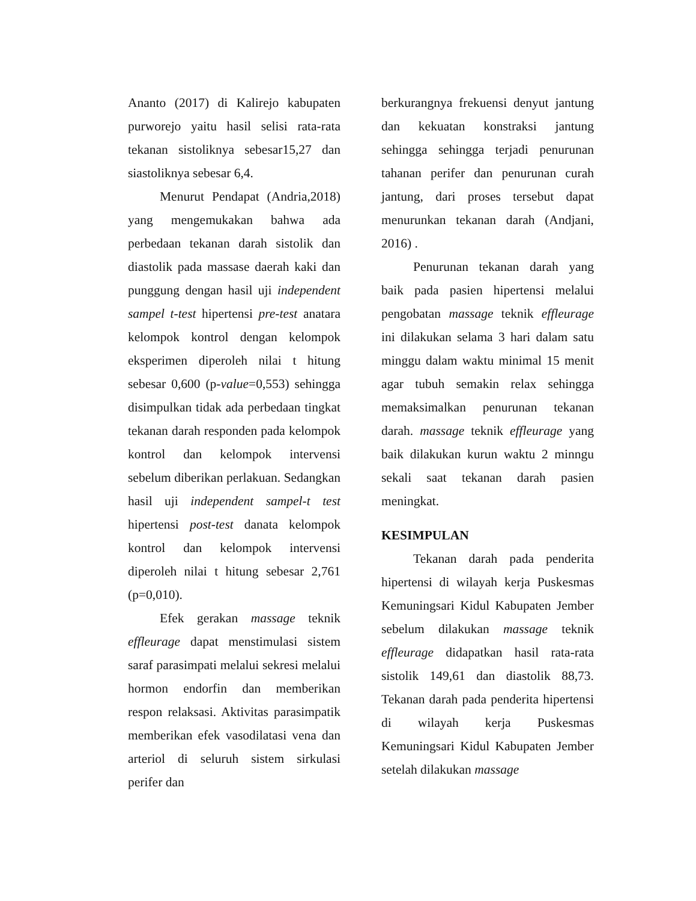Ananto (2017) di Kalirejo kabupaten purworejo yaitu hasil selisi rata-rata tekanan sistoliknya sebesar15,27 dan siastoliknya sebesar 6,4.
Menurut Pendapat (Andria,2018) yang mengemukakan bahwa ada perbedaan tekanan darah sistolik dan diastolik pada massase daerah kaki dan punggung dengan hasil uji independent sampel t-test hipertensi pre-test anatara kelompok kontrol dengan kelompok eksperimen diperoleh nilai t hitung sebesar 0,600 (p-value=0,553) sehingga disimpulkan tidak ada perbedaan tingkat tekanan darah responden pada kelompok kontrol dan kelompok intervensi sebelum diberikan perlakuan. Sedangkan hasil uji independent sampel-t test hipertensi post-test danata kelompok kontrol dan kelompok intervensi diperoleh nilai t hitung sebesar 2,761 (p=0,010).
Efek gerakan massage teknik effleurage dapat menstimulasi sistem saraf parasimpati melalui sekresi melalui hormon endorfin dan memberikan respon relaksasi. Aktivitas parasimpatik memberikan efek vasodilatasi vena dan arteriol di seluruh sistem sirkulasi perifer dan
berkurangnya frekuensi denyut jantung dan kekuatan konstraksi jantung sehingga sehingga terjadi penurunan tahanan perifer dan penurunan curah jantung, dari proses tersebut dapat menurunkan tekanan darah (Andjani, 2016) .
Penurunan tekanan darah yang baik pada pasien hipertensi melalui pengobatan massage teknik effleurage ini dilakukan selama 3 hari dalam satu minggu dalam waktu minimal 15 menit agar tubuh semakin relax sehingga memaksimalkan penurunan tekanan darah. massage teknik effleurage yang baik dilakukan kurun waktu 2 minngu sekali saat tekanan darah pasien meningkat.
KESIMPULAN
Tekanan darah pada penderita hipertensi di wilayah kerja Puskesmas Kemuningsari Kidul Kabupaten Jember sebelum dilakukan massage teknik effleurage didapatkan hasil rata-rata sistolik 149,61 dan diastolik 88,73. Tekanan darah pada penderita hipertensi di wilayah kerja Puskesmas Kemuningsari Kidul Kabupaten Jember setelah dilakukan massage